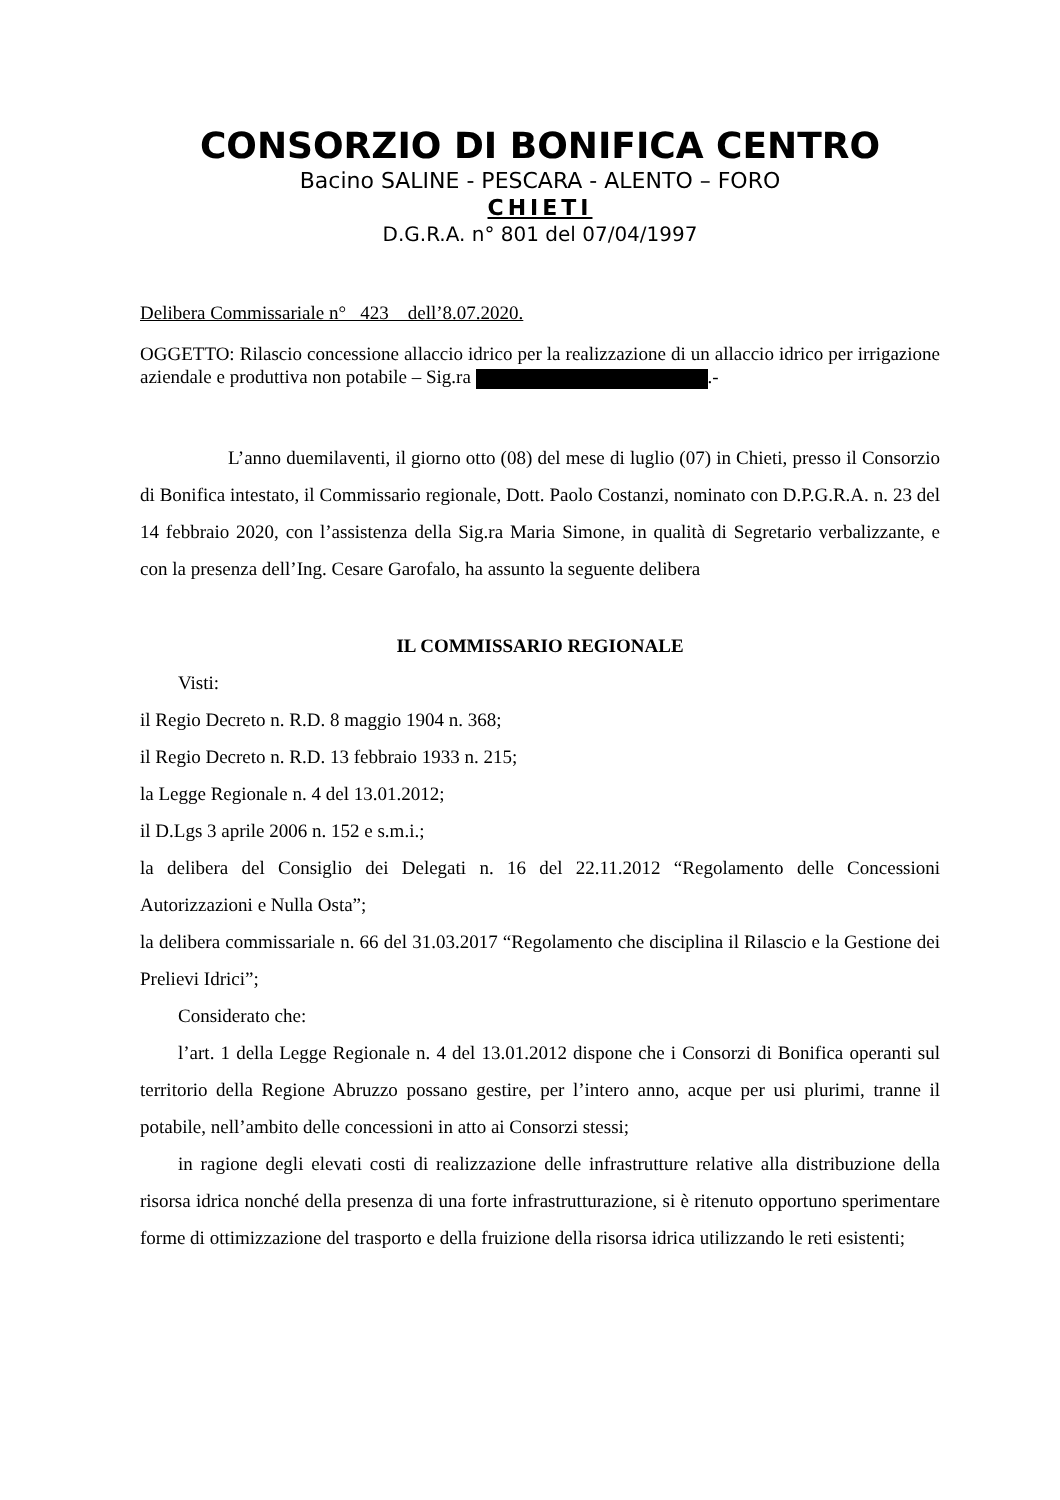CONSORZIO DI BONIFICA CENTRO
Bacino SALINE - PESCARA - ALENTO – FORO
CHIETI
D.G.R.A. n° 801 del 07/04/1997
Delibera Commissariale n° 423 dell’8.07.2020.
OGGETTO: Rilascio concessione allaccio idrico per la realizzazione di un allaccio idrico per irrigazione aziendale e produttiva non potabile – Sig.ra .-
L’anno duemilaventi, il giorno otto (08) del mese di luglio (07) in Chieti, presso il Consorzio di Bonifica intestato, il Commissario regionale, Dott. Paolo Costanzi, nominato con D.P.G.R.A. n. 23 del 14 febbraio 2020, con l’assistenza della Sig.ra Maria Simone, in qualità di Segretario verbalizzante, e con la presenza dell’Ing. Cesare Garofalo, ha assunto la seguente delibera
IL COMMISSARIO REGIONALE
Visti:
il Regio Decreto n. R.D. 8 maggio 1904 n. 368;
il Regio Decreto n. R.D. 13 febbraio 1933 n. 215;
la Legge Regionale n. 4 del 13.01.2012;
il D.Lgs 3 aprile 2006 n. 152 e s.m.i.;
la delibera del Consiglio dei Delegati n. 16 del 22.11.2012 “Regolamento delle Concessioni Autorizzazioni e Nulla Osta”;
la delibera commissariale n. 66 del 31.03.2017 “Regolamento che disciplina il Rilascio e la Gestione dei Prelievi Idrici”;
Considerato che:
l’art. 1 della Legge Regionale n. 4 del 13.01.2012 dispone che i Consorzi di Bonifica operanti sul territorio della Regione Abruzzo possano gestire, per l’intero anno, acque per usi plurimi, tranne il potabile, nell’ambito delle concessioni in atto ai Consorzi stessi;
in ragione degli elevati costi di realizzazione delle infrastrutture relative alla distribuzione della risorsa idrica nonché della presenza di una forte infrastrutturazione, si è ritenuto opportuno sperimentare forme di ottimizzazione del trasporto e della fruizione della risorsa idrica utilizzando le reti esistenti;